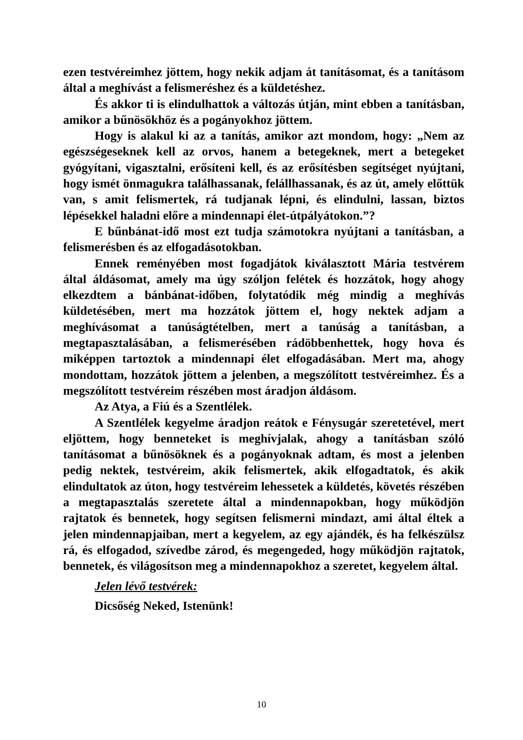ezen testvéreimhez jöttem, hogy nekik adjam át tanításomat, és a tanításom által a meghívást a felismeréshez és a küldetéshez.
És akkor ti is elindulhattok a változás útján, mint ebben a tanításban, amikor a bűnösökhöz és a pogányokhoz jöttem.
Hogy is alakul ki az a tanítás, amikor azt mondom, hogy: „Nem az egészségeseknek kell az orvos, hanem a betegeknek, mert a betegeket gyógyítani, vigasztalni, erősíteni kell, és az erősítésben segítséget nyújtani, hogy ismét önmagukra találhassanak, felállhassanak, és az út, amely előttük van, s amit felismertek, rá tudjanak lépni, és elindulni, lassan, biztos lépésekkel haladni előre a mindennapi élet-útpályátokon.”?
E bűnbánat-idő most ezt tudja számotokra nyújtani a tanításban, a felismerésben és az elfogadásotokban.
Ennek reményében most fogadjátok kiválasztott Mária testvérem által áldásomat, amely ma úgy szóljon felétek és hozzátok, hogy ahogy elkezdtem a bánbánat-időben, folytatódik még mindig a meghívás küldetésében, mert ma hozzátok jöttem el, hogy nektek adjam a meghívásomat a tanúságtételben, mert a tanúság a tanításban, a megtapasztalásában, a felismerésében rádöbbenhettek, hogy hova és miképpen tartoztok a mindennapi élet elfogadásában. Mert ma, ahogy mondottam, hozzátok jöttem a jelenben, a megszólított testvéreimhez. És a megszólított testvéreim részében most áradjon áldásom.
Az Atya, a Fiú és a Szentlélek.
A Szentlélek kegyelme áradjon reátok e Fénysugár szeretetével, mert eljöttem, hogy benneteket is meghívjalak, ahogy a tanításban szóló tanításomat a bűnösöknek és a pogányoknak adtam, és most a jelenben pedig nektek, testvéreim, akik felismertek, akik elfogadtatok, és akik elindultatok az úton, hogy testvéreim lehessetek a küldetés, követés részében a megtapasztalás szeretete által a mindennapokban, hogy működjön rajtatok és bennetek, hogy segítsen felismerni mindazt, ami által éltek a jelen mindennapjaiban, mert a kegyelem, az egy ajándék, és ha felkészülsz rá, és elfogadod, szívedbe zárod, és megengeded, hogy működjön rajtatok, bennetek, és világosítson meg a mindennapokhoz a szeretet, kegyelem által.
Jelen lévő testvérek:
Dicsőség Neked, Istenünk!
10